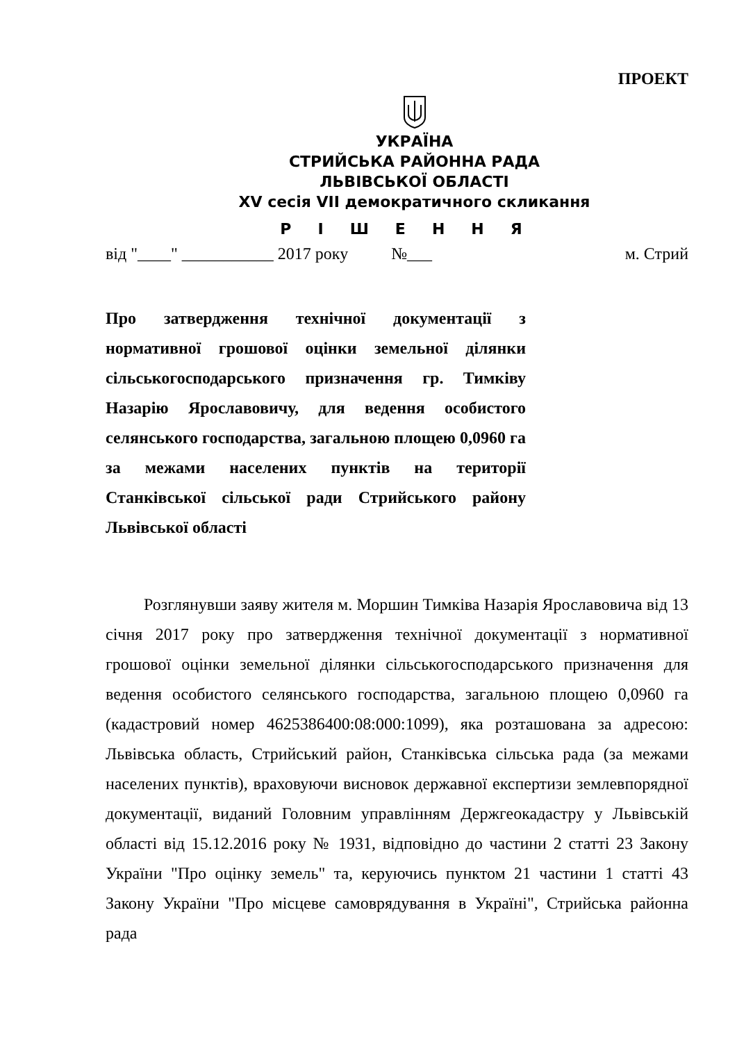ПРОЕКТ
УКРАЇНА
СТРИЙСЬКА РАЙОННА РАДА
ЛЬВІВСЬКОЇ ОБЛАСТІ
XV сесія VII демократичного скликання
РІШЕННЯ
від "____" ___________ 2017 року №___ м. Стрий
Про затвердження технічної документації з нормативної грошової оцінки земельної ділянки сільськогосподарського призначення гр. Тимківу Назарію Ярославовичу, для ведення особистого селянського господарства, загальною площею 0,0960 га за межами населених пунктів на території Станківської сільської ради Стрийського району Львівської області
Розглянувши заяву жителя м. Моршин Тимківа Назарія Ярославовича від 13 січня 2017 року про затвердження технічної документації з нормативної грошової оцінки земельної ділянки сільськогосподарського призначення для ведення особистого селянського господарства, загальною площею 0,0960 га (кадастровий номер 4625386400:08:000:1099), яка розташована за адресою: Львівська область, Стрийський район, Станківська сільська рада (за межами населених пунктів), враховуючи висновок державної експертизи землевпорядної документації, виданий Головним управлінням Держгеокадастру у Львівській області від 15.12.2016 року № 1931, відповідно до частини 2 статті 23 Закону України "Про оцінку земель" та, керуючись пунктом 21 частини 1 статті 43 Закону України "Про місцеве самоврядування в Україні", Стрийська районна рада